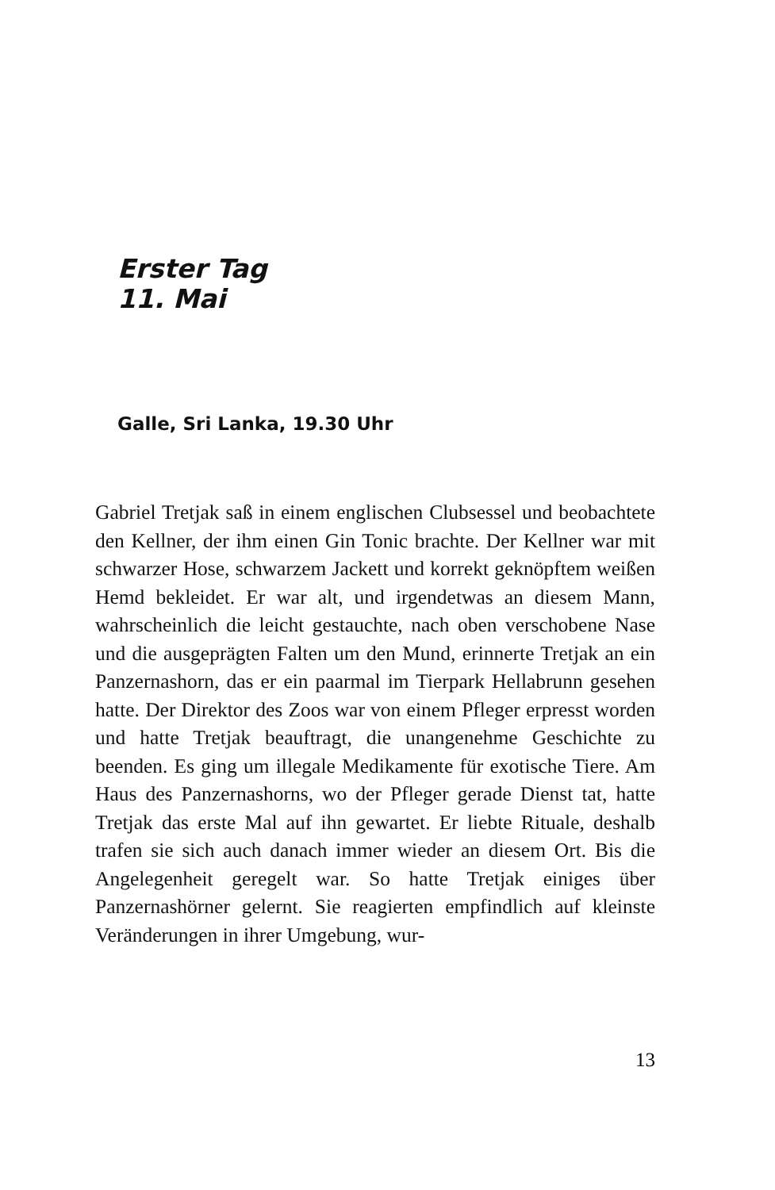Erster Tag
11. Mai
Galle, Sri Lanka, 19.30 Uhr
Gabriel Tretjak saß in einem englischen Clubsessel und beobachtete den Kellner, der ihm einen Gin Tonic brachte. Der Kellner war mit schwarzer Hose, schwarzem Jackett und korrekt geknöpftem weißen Hemd bekleidet. Er war alt, und irgendetwas an diesem Mann, wahrscheinlich die leicht gestauchte, nach oben verschobene Nase und die ausgeprägten Falten um den Mund, erinnerte Tretjak an ein Panzernashorn, das er ein paarmal im Tierpark Hellabrunn gesehen hatte. Der Direktor des Zoos war von einem Pfleger erpresst worden und hatte Tretjak beauftragt, die unangenehme Geschichte zu beenden. Es ging um illegale Medikamente für exotische Tiere. Am Haus des Panzernashorns, wo der Pfleger gerade Dienst tat, hatte Tretjak das erste Mal auf ihn gewartet. Er liebte Rituale, deshalb trafen sie sich auch danach immer wieder an diesem Ort. Bis die Angelegenheit geregelt war. So hatte Tretjak einiges über Panzernashörner gelernt. Sie reagierten empfindlich auf kleinste Veränderungen in ihrer Umgebung, wur-
13